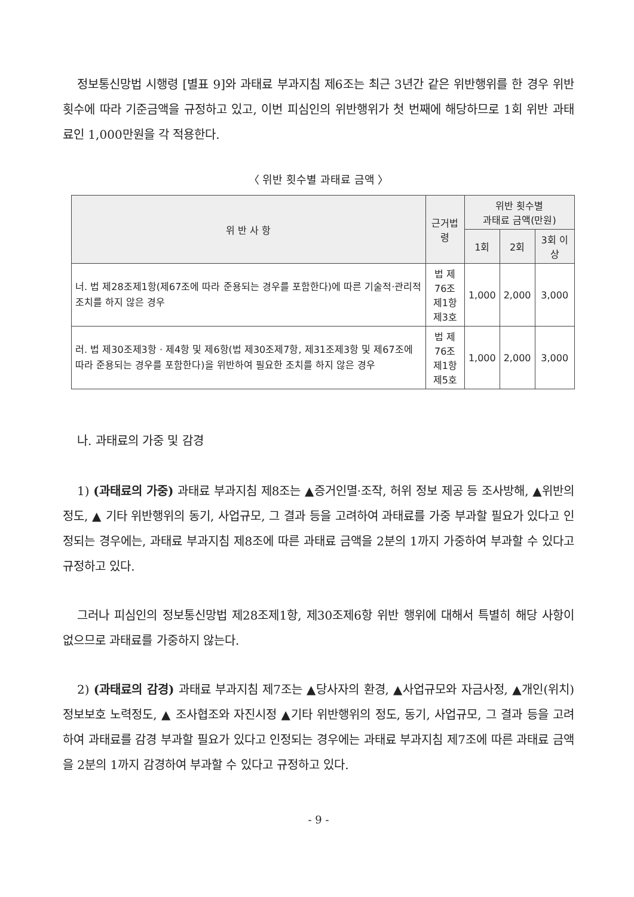정보통신망법 시행령 [별표 9]와 과태료 부과지침 제6조는 최근 3년간 같은 위반행위를 한 경우 위반 횟수에 따라 기준금액을 규정하고 있고, 이번 피심인의 위반행위가 첫 번째에 해당하므로 1회 위반 과태료인 1,000만원을 각 적용한다.
〈 위반 횟수별 과태료 금액 〉
| 위 반 사 항 | 근거법령 | 위반 횟수별 과태료 금액(만원) | | |
| --- | --- | --- | --- | --- |
| | | 1회 | 2회 | 3회 이상 |
| 너. 법 제28조제1항(제67조에 따라 준용되는 경우를 포함한다)에 따른 기술적·관리적 조치를 하지 않은 경우 | 법 제76조 제1항제3호 | 1,000 | 2,000 | 3,000 |
| 러. 법 제30조제3항 · 제4항 및 제6항(법 제30조제7항, 제31조제3항 및 제67조에 따라 준용되는 경우를 포함한다)을 위반하여 필요한 조치를 하지 않은 경우 | 법 제76조 제1항제5호 | 1,000 | 2,000 | 3,000 |
나. 과태료의 가중 및 감경
1) (과태료의 가중) 과태료 부과지침 제8조는 ▲증거인멸·조작, 허위 정보 제공 등 조사방해, ▲위반의 정도, ▲ 기타 위반행위의 동기, 사업규모, 그 결과 등을 고려하여 과태료를 가중 부과할 필요가 있다고 인정되는 경우에는, 과태료 부과지침 제8조에 따른 과태료 금액을 2분의 1까지 가중하여 부과할 수 있다고 규정하고 있다.
그러나 피심인의 정보통신망법 제28조제1항, 제30조제6항 위반 행위에 대해서 특별히 해당 사항이 없으므로 과태료를 가중하지 않는다.
2) (과태료의 감경) 과태료 부과지침 제7조는 ▲당사자의 환경, ▲사업규모와 자금사정, ▲개인(위치)정보보호 노력정도, ▲ 조사협조와 자진시정 ▲기타 위반행위의 정도, 동기, 사업규모, 그 결과 등을 고려하여 과태료를 감경 부과할 필요가 있다고 인정되는 경우에는 과태료 부과지침 제7조에 따른 과태료 금액을 2분의 1까지 감경하여 부과할 수 있다고 규정하고 있다.
- 9 -